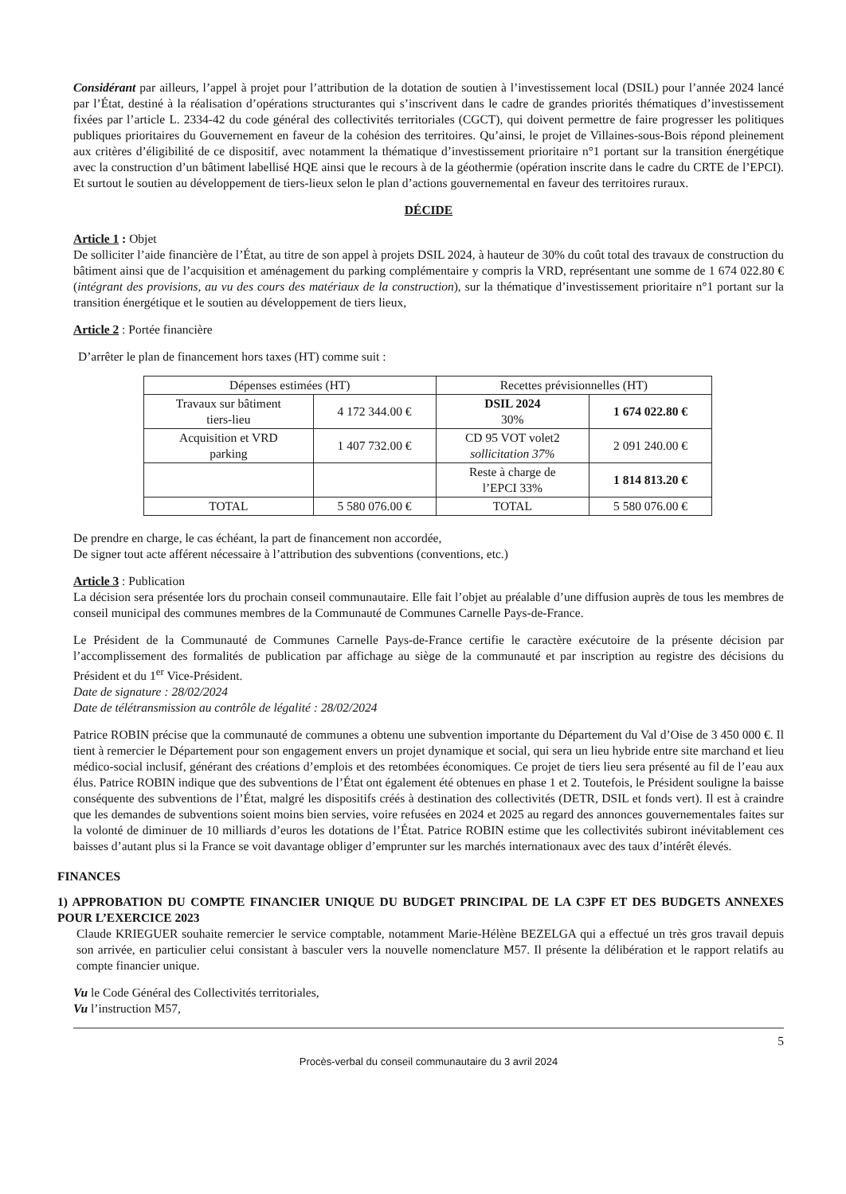Considérant par ailleurs, l’appel à projet pour l’attribution de la dotation de soutien à l’investissement local (DSIL) pour l’année 2024 lancé par l’État, destiné à la réalisation d’opérations structurantes qui s’inscrivent dans le cadre de grandes priorités thématiques d’investissement fixées par l’article L. 2334-42 du code général des collectivités territoriales (CGCT), qui doivent permettre de faire progresser les politiques publiques prioritaires du Gouvernement en faveur de la cohésion des territoires. Qu’ainsi, le projet de Villaines-sous-Bois répond pleinement aux critères d’éligibilité de ce dispositif, avec notamment la thématique d’investissement prioritaire n°1 portant sur la transition énergétique avec la construction d’un bâtiment labellisé HQE ainsi que le recours à de la géothermie (opération inscrite dans le cadre du CRTE de l’EPCI). Et surtout le soutien au développement de tiers-lieux selon le plan d’actions gouvernemental en faveur des territoires ruraux.
DÉCIDE
Article 1 : Objet
De solliciter l’aide financière de l’État, au titre de son appel à projets DSIL 2024, à hauteur de 30% du coût total des travaux de construction du bâtiment ainsi que de l’acquisition et aménagement du parking complémentaire y compris la VRD, représentant une somme de 1 674 022.80 € (intégrant des provisions, au vu des cours des matériaux de la construction), sur la thématique d’investissement prioritaire n°1 portant sur la transition énergétique et le soutien au développement de tiers lieux,
Article 2 : Portée financière
D’arrêter le plan de financement hors taxes (HT) comme suit :
| Dépenses estimées (HT) | | Recettes prévisionnelles (HT) | |
| --- | --- | --- | --- |
| Travaux sur bâtiment tiers-lieu | 4 172 344.00 € | DSIL 2024 30% | 1 674 022.80 € |
| Acquisition et VRD parking | 1 407 732.00 € | CD 95 VOT volet2 sollicitation 37% | 2 091 240.00 € |
| | | Reste à charge de l’EPCI 33% | 1 814 813.20 € |
| TOTAL | 5 580 076.00 € | TOTAL | 5 580 076.00 € |
De prendre en charge, le cas échéant, la part de financement non accordée,
De signer tout acte afférent nécessaire à l’attribution des subventions (conventions, etc.)
Article 3 : Publication
La décision sera présentée lors du prochain conseil communautaire. Elle fait l’objet au préalable d’une diffusion auprès de tous les membres de conseil municipal des communes membres de la Communauté de Communes Carnelle Pays-de-France.
Le Président de la Communauté de Communes Carnelle Pays-de-France certifie le caractère exécutoire de la présente décision par l’accomplissement des formalités de publication par affichage au siège de la communauté et par inscription au registre des décisions du Président et du 1<sup>er</sup> Vice-Président.
Date de signature : 28/02/2024
Date de télétransmission au contrôle de légalité : 28/02/2024
Patrice ROBIN précise que la communauté de communes a obtenu une subvention importante du Département du Val d’Oise de 3 450 000 €. Il tient à remercier le Département pour son engagement envers un projet dynamique et social, qui sera un lieu hybride entre site marchand et lieu médico-social inclusif, générant des créations d’emplois et des retombées économiques. Ce projet de tiers lieu sera présenté au fil de l’eau aux élus. Patrice ROBIN indique que des subventions de l’État ont également été obtenues en phase 1 et 2. Toutefois, le Président souligne la baisse conséquente des subventions de l’État, malgré les dispositifs créés à destination des collectivités (DETR, DSIL et fonds vert). Il est à craindre que les demandes de subventions soient moins bien servies, voire refusées en 2024 et 2025 au regard des annonces gouvernementales faites sur la volonté de diminuer de 10 milliards d’euros les dotations de l’État. Patrice ROBIN estime que les collectivités subiront inévitablement ces baisses d’autant plus si la France se voit davantage obliger d’emprunter sur les marchés internationaux avec des taux d’intérêt élevés.
FINANCES
1) APPROBATION DU COMPTE FINANCIER UNIQUE DU BUDGET PRINCIPAL DE LA C3PF ET DES BUDGETS ANNEXES POUR L’EXERCICE 2023
Claude KRIEGUER souhaite remercier le service comptable, notamment Marie-Hélène BEZELGA qui a effectué un très gros travail depuis son arrivée, en particulier celui consistant à basculer vers la nouvelle nomenclature M57. Il présente la délibération et le rapport relatifs au compte financier unique.
Vu le Code Général des Collectivités territoriales,
Vu l’instruction M57,
5
Procès-verbal du conseil communautaire du 3 avril 2024